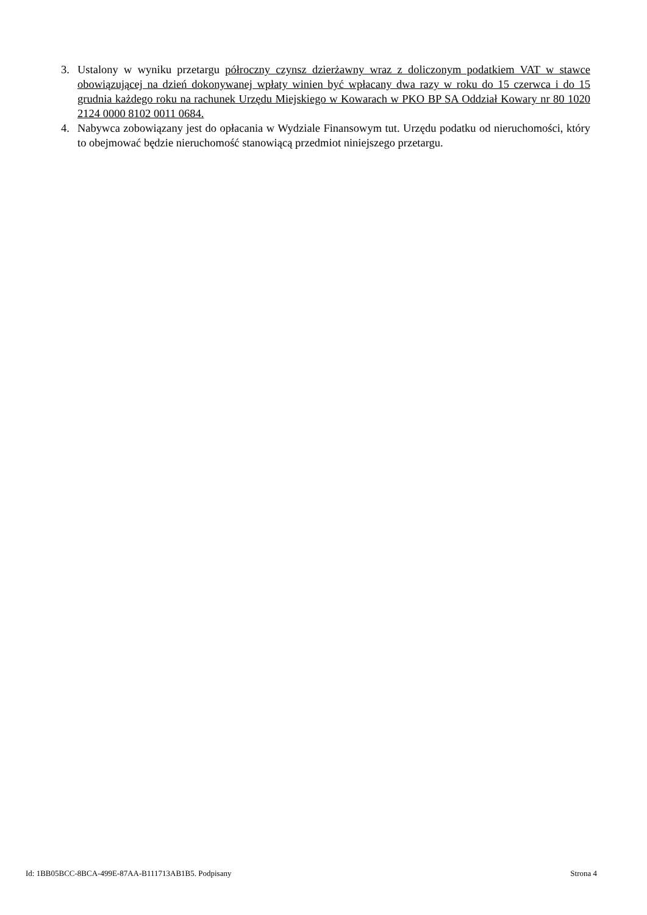3. Ustalony w wyniku przetargu półroczny czynsz dzierżawny wraz z doliczonym podatkiem VAT w stawce obowiązującej na dzień dokonywanej wpłaty winien być wpłacany dwa razy w roku do 15 czerwca i do 15 grudnia każdego roku na rachunek Urzędu Miejskiego w Kowarach w PKO BP SA Oddział Kowary nr 80 1020 2124 0000 8102 0011 0684.
4. Nabywca zobowiązany jest do opłacania w Wydziale Finansowym tut. Urzędu podatku od nieruchomości, który to obejmować będzie nieruchomość stanowiącą przedmiot niniejszego przetargu.
Id: 1BB05BCC-8BCA-499E-87AA-B111713AB1B5. Podpisany Strona 4